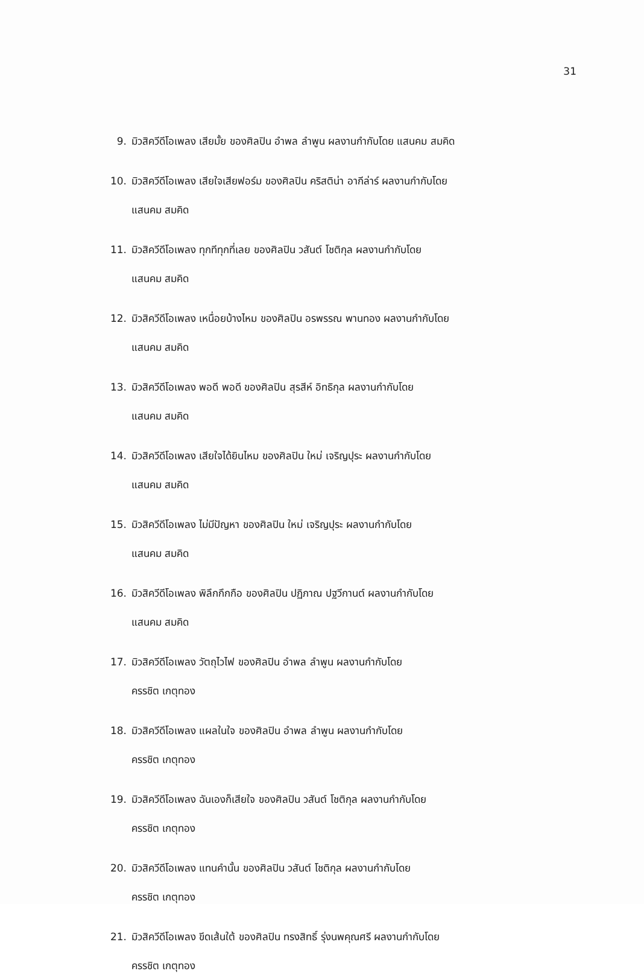31
9. มิวสิควีดีโอเพลง เสียมั้ย ของศิลปิน อำพล ลำพูน ผลงานกำกับโดย แสนคม สมคิด
10. มิวสิควีดีโอเพลง เสียใจเสียฟอร์ม ของศิลปิน คริสติน่า อากีล่าร์ ผลงานกำกับโดย
แสนคม สมคิด
11. มิวสิควีดีโอเพลง ทุกทีทุกที่เลย ของศิลปิน วสันต์ โชติกุล ผลงานกำกับโดย
แสนคม สมคิด
12. มิวสิควีดีโอเพลง เหนื่อยบ้างไหม ของศิลปิน อรพรรณ พานทอง ผลงานกำกับโดย
แสนคม สมคิด
13. มิวสิควีดีโอเพลง พอดี พอดี ของศิลปิน สุรสีห์ อิทธิกุล ผลงานกำกับโดย
แสนคม สมคิด
14. มิวสิควีดีโอเพลง เสียใจได้ยินไหม ของศิลปิน ใหม่ เจริญปุระ ผลงานกำกับโดย
แสนคม สมคิด
15. มิวสิควีดีโอเพลง ไม่มีปัญหา ของศิลปิน ใหม่ เจริญปุระ ผลงานกำกับโดย
แสนคม สมคิด
16. มิวสิควีดีโอเพลง พิลึกกึกกือ ของศิลปิน ปฏิภาณ ปฐวีกานต์ ผลงานกำกับโดย
แสนคม สมคิด
17. มิวสิควีดีโอเพลง วัตถุไวไฟ ของศิลปิน อำพล ลำพูน ผลงานกำกับโดย
ครรชิต เกตุทอง
18. มิวสิควีดีโอเพลง แผลในใจ ของศิลปิน อำพล ลำพูน ผลงานกำกับโดย
ครรชิต เกตุทอง
19. มิวสิควีดีโอเพลง ฉันเองก็เสียใจ ของศิลปิน วสันต์ โชติกุล ผลงานกำกับโดย
ครรชิต เกตุทอง
20. มิวสิควีดีโอเพลง แทนคำนั้น ของศิลปิน วสันต์ โชติกุล ผลงานกำกับโดย
ครรชิต เกตุทอง
21. มิวสิควีดีโอเพลง ขีดเส้นใต้ ของศิลปิน ทรงสิทธิ์ รุ่งนพคุณศรี ผลงานกำกับโดย
ครรชิต เกตุทอง